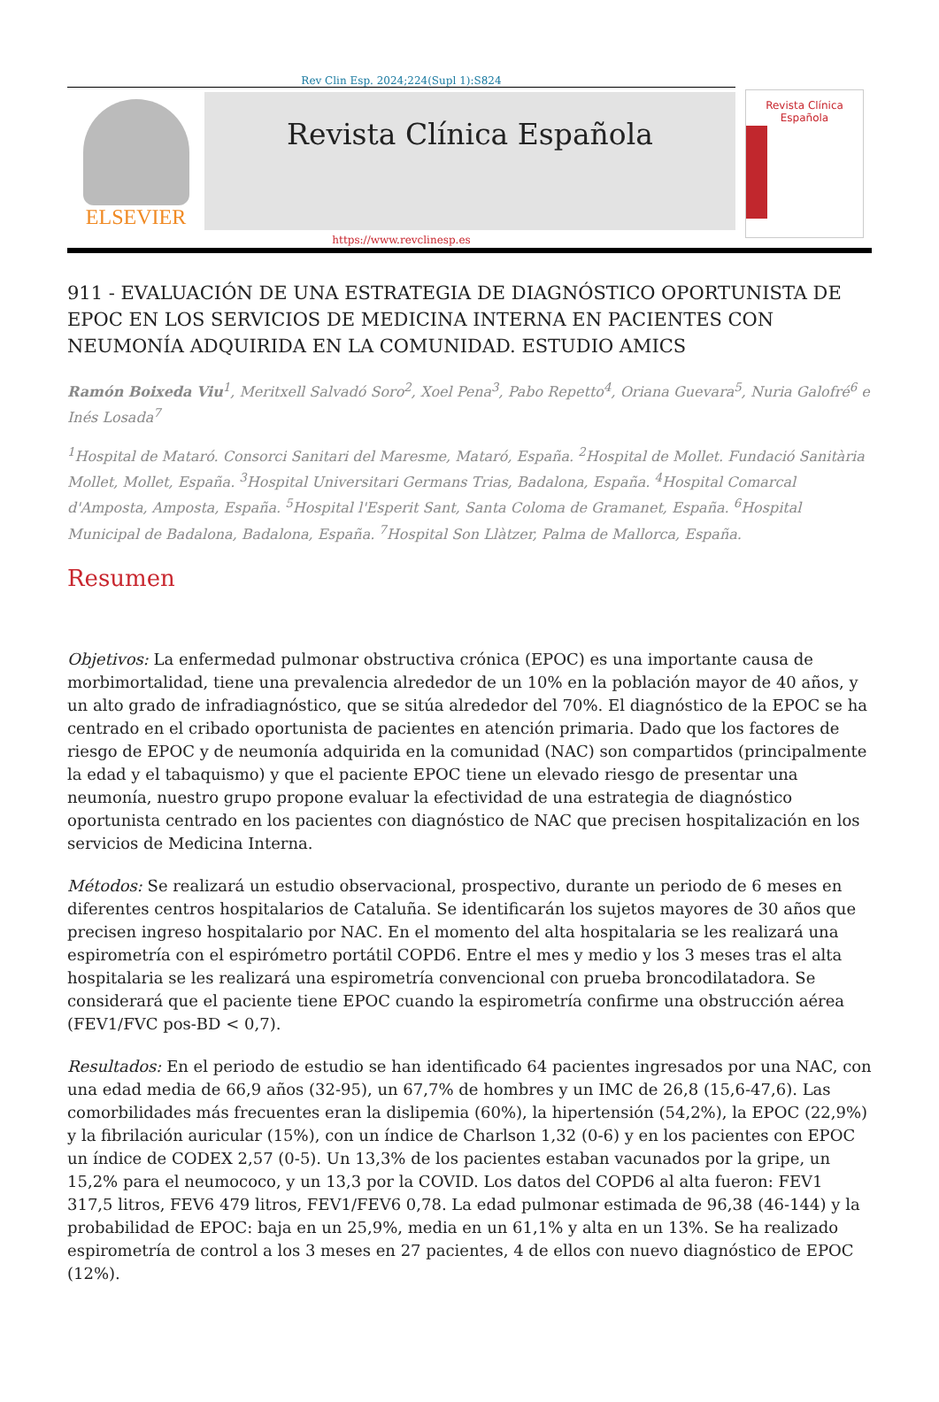Rev Clin Esp. 2024;224(Supl 1):S824
ELSEVIER
Revista Clínica Española
Revista Clínica Española
https://www.revclinesp.es
911 - EVALUACIÓN DE UNA ESTRATEGIA DE DIAGNÓSTICO OPORTUNISTA DE EPOC EN LOS SERVICIOS DE MEDICINA INTERNA EN PACIENTES CON NEUMONÍA ADQUIRIDA EN LA COMUNIDAD. ESTUDIO AMICS
Ramón Boixeda Viu<sup>1</sup>, Meritxell Salvadó Soro<sup>2</sup>, Xoel Pena<sup>3</sup>, Pabo Repetto<sup>4</sup>, Oriana Guevara<sup>5</sup>, Nuria Galofré<sup>6</sup> e Inés Losada<sup>7</sup>
<sup>1</sup> Hospital de Mataró. Consorci Sanitari del Maresme, Mataró, España. <sup>2</sup>Hospital de Mollet. Fundació Sanitària Mollet, Mollet, España. <sup>3</sup>Hospital Universitari Germans Trias, Badalona, España. <sup>4</sup>Hospital Comarcal d'Amposta, Amposta, España. <sup>5</sup>Hospital l'Esperit Sant, Santa Coloma de Gramanet, España. <sup>6</sup>Hospital Municipal de Badalona, Badalona, España. <sup>7</sup>Hospital Son Llàtzer, Palma de Mallorca, España.
Resumen
Objetivos: La enfermedad pulmonar obstructiva crónica (EPOC) es una importante causa de morbimortalidad, tiene una prevalencia alrededor de un 10% en la población mayor de 40 años, y un alto grado de infradiagnóstico, que se sitúa alrededor del 70%. El diagnóstico de la EPOC se ha centrado en el cribado oportunista de pacientes en atención primaria. Dado que los factores de riesgo de EPOC y de neumonía adquirida en la comunidad (NAC) son compartidos (principalmente la edad y el tabaquismo) y que el paciente EPOC tiene un elevado riesgo de presentar una neumonía, nuestro grupo propone evaluar la efectividad de una estrategia de diagnóstico oportunista centrado en los pacientes con diagnóstico de NAC que precisen hospitalización en los servicios de Medicina Interna.
Métodos: Se realizará un estudio observacional, prospectivo, durante un periodo de 6 meses en diferentes centros hospitalarios de Cataluña. Se identificarán los sujetos mayores de 30 años que precisen ingreso hospitalario por NAC. En el momento del alta hospitalaria se les realizará una espirometría con el espirómetro portátil COPD6. Entre el mes y medio y los 3 meses tras el alta hospitalaria se les realizará una espirometría convencional con prueba broncodilatadora. Se considerará que el paciente tiene EPOC cuando la espirometría confirme una obstrucción aérea (FEV1/FVC pos-BD < 0,7).
Resultados: En el periodo de estudio se han identificado 64 pacientes ingresados por una NAC, con una edad media de 66,9 años (32-95), un 67,7% de hombres y un IMC de 26,8 (15,6-47,6). Las comorbilidades más frecuentes eran la dislipemia (60%), la hipertensión (54,2%), la EPOC (22,9%) y la fibrilación auricular (15%), con un índice de Charlson 1,32 (0-6) y en los pacientes con EPOC un índice de CODEX 2,57 (0-5). Un 13,3% de los pacientes estaban vacunados por la gripe, un 15,2% para el neumococo, y un 13,3 por la COVID. Los datos del COPD6 al alta fueron: FEV1 317,5 litros, FEV6 479 litros, FEV1/FEV6 0,78. La edad pulmonar estimada de 96,38 (46-144) y la probabilidad de EPOC: baja en un 25,9%, media en un 61,1% y alta en un 13%. Se ha realizado espirometría de control a los 3 meses en 27 pacientes, 4 de ellos con nuevo diagnóstico de EPOC (12%).